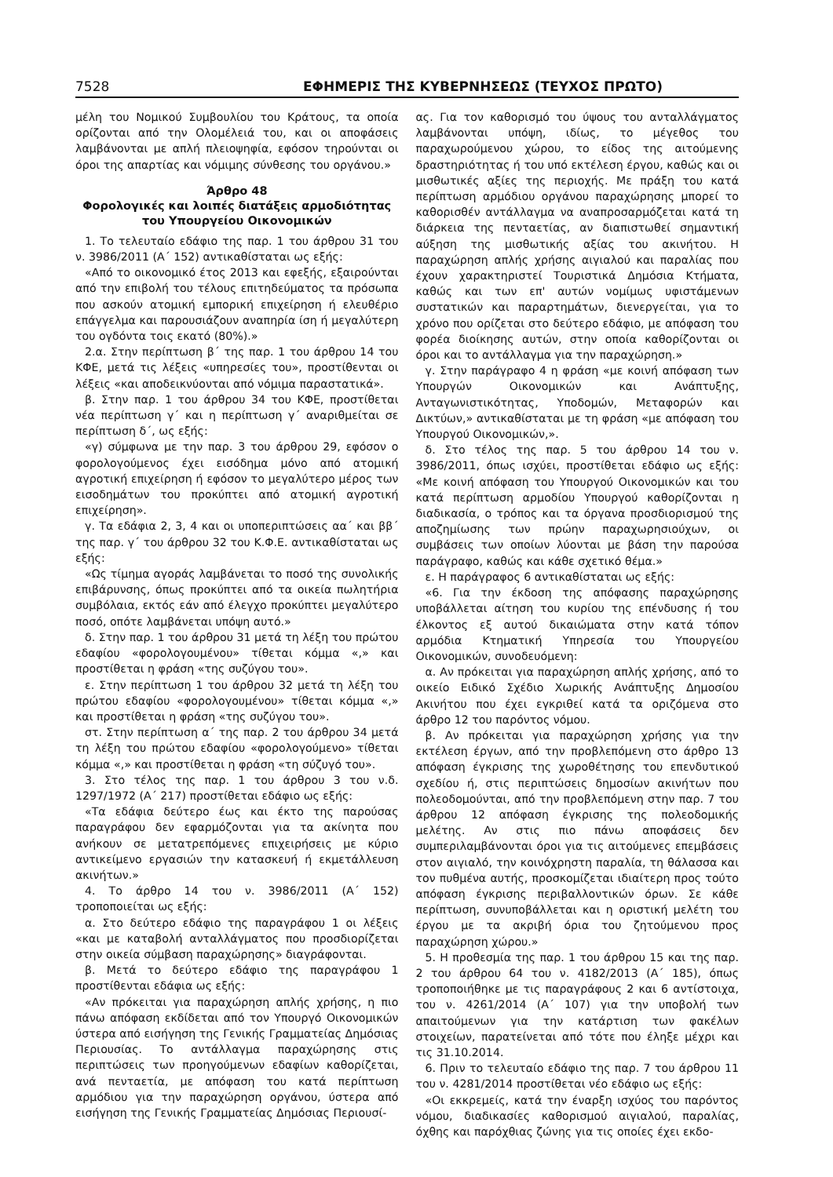7528 ΕΦΗΜΕΡΙΣ ΤΗΣ ΚΥΒΕΡΝΗΣΕΩΣ (ΤΕΥΧΟΣ ΠΡΩΤΟ)
μέλη του Νομικού Συμβουλίου του Κράτους, τα οποία ορίζονται από την Ολομέλειά του, και οι αποφάσεις λαμβάνονται με απλή πλειοψηφία, εφόσον τηρούνται οι όροι της απαρτίας και νόμιμης σύνθεσης του οργάνου.»
Άρθρο 48
Φορολογικές και λοιπές διατάξεις αρμοδιότητας του Υπουργείου Οικονομικών
1. Το τελευταίο εδάφιο της παρ. 1 του άρθρου 31 του ν. 3986/2011 (Α΄ 152) αντικαθίσταται ως εξής:
«Από το οικονομικό έτος 2013 και εφεξής, εξαιρούνται από την επιβολή του τέλους επιτηδεύματος τα πρόσωπα που ασκούν ατομική εμπορική επιχείρηση ή ελευθέριο επάγγελμα και παρουσιάζουν αναπηρία ίση ή μεγαλύτερη του ογδόντα τοις εκατό (80%).»
2.α. Στην περίπτωση β΄ της παρ. 1 του άρθρου 14 του ΚΦΕ, μετά τις λέξεις «υπηρεσίες του», προστίθενται οι λέξεις «και αποδεικνύονται από νόμιμα παραστατικά».
β. Στην παρ. 1 του άρθρου 34 του ΚΦΕ, προστίθεται νέα περίπτωση γ΄ και η περίπτωση γ΄ αναριθμείται σε περίπτωση δ΄, ως εξής:
«γ) σύμφωνα με την παρ. 3 του άρθρου 29, εφόσον ο φορολογούμενος έχει εισόδημα μόνο από ατομική αγροτική επιχείρηση ή εφόσον το μεγαλύτερο μέρος των εισοδημάτων του προκύπτει από ατομική αγροτική επιχείρηση».
γ. Τα εδάφια 2, 3, 4 και οι υποπεριπτώσεις αα΄ και ββ΄ της παρ. γ΄ του άρθρου 32 του Κ.Φ.Ε. αντικαθίσταται ως εξής:
«Ως τίμημα αγοράς λαμβάνεται το ποσό της συνολικής επιβάρυνσης, όπως προκύπτει από τα οικεία πωλητήρια συμβόλαια, εκτός εάν από έλεγχο προκύπτει μεγαλύτερο ποσό, οπότε λαμβάνεται υπόψη αυτό.»
δ. Στην παρ. 1 του άρθρου 31 μετά τη λέξη του πρώτου εδαφίου «φορολογουμένου» τίθεται κόμμα «,» και προστίθεται η φράση «της συζύγου του».
ε. Στην περίπτωση 1 του άρθρου 32 μετά τη λέξη του πρώτου εδαφίου «φορολογουμένου» τίθεται κόμμα «,» και προστίθεται η φράση «της συζύγου του».
στ. Στην περίπτωση α΄ της παρ. 2 του άρθρου 34 μετά τη λέξη του πρώτου εδαφίου «φορολογούμενο» τίθεται κόμμα «,» και προστίθεται η φράση «τη σύζυγό του».
3. Στο τέλος της παρ. 1 του άρθρου 3 του ν.δ. 1297/1972 (Α΄ 217) προστίθεται εδάφιο ως εξής:
«Τα εδάφια δεύτερο έως και έκτο της παρούσας παραγράφου δεν εφαρμόζονται για τα ακίνητα που ανήκουν σε μετατρεπόμενες επιχειρήσεις με κύριο αντικείμενο εργασιών την κατασκευή ή εκμετάλλευση ακινήτων.»
4. Το άρθρο 14 του ν. 3986/2011 (Α΄ 152) τροποποιείται ως εξής:
α. Στο δεύτερο εδάφιο της παραγράφου 1 οι λέξεις «και με καταβολή ανταλλάγματος που προσδιορίζεται στην οικεία σύμβαση παραχώρησης» διαγράφονται.
β. Μετά το δεύτερο εδάφιο της παραγράφου 1 προστίθενται εδάφια ως εξής:
«Αν πρόκειται για παραχώρηση απλής χρήσης, η πιο πάνω απόφαση εκδίδεται από τον Υπουργό Οικονομικών ύστερα από εισήγηση της Γενικής Γραμματείας Δημόσιας Περιουσίας. Το αντάλλαγμα παραχώρησης στις περιπτώσεις των προηγούμενων εδαφίων καθορίζεται, ανά πενταετία, με απόφαση του κατά περίπτωση αρμόδιου για την παραχώρηση οργάνου, ύστερα από εισήγηση της Γενικής Γραμματείας Δημόσιας Περιουσί-
ας. Για τον καθορισμό του ύψους του ανταλλάγματος λαμβάνονται υπόψη, ιδίως, το μέγεθος του παραχωρούμενου χώρου, το είδος της αιτούμενης δραστηριότητας ή του υπό εκτέλεση έργου, καθώς και οι μισθωτικές αξίες της περιοχής. Με πράξη του κατά περίπτωση αρμόδιου οργάνου παραχώρησης μπορεί το καθορισθέν αντάλλαγμα να αναπροσαρμόζεται κατά τη διάρκεια της πενταετίας, αν διαπιστωθεί σημαντική αύξηση της μισθωτικής αξίας του ακινήτου. Η παραχώρηση απλής χρήσης αιγιαλού και παραλίας που έχουν χαρακτηριστεί Τουριστικά Δημόσια Κτήματα, καθώς και των επ' αυτών νομίμως υφιστάμενων συστατικών και παραρτημάτων, διενεργείται, για το χρόνο που ορίζεται στο δεύτερο εδάφιο, με απόφαση του φορέα διοίκησης αυτών, στην οποία καθορίζονται οι όροι και το αντάλλαγμα για την παραχώρηση.»
γ. Στην παράγραφο 4 η φράση «με κοινή απόφαση των Υπουργών Οικονομικών και Ανάπτυξης, Ανταγωνιστικότητας, Υποδομών, Μεταφορών και Δικτύων,» αντικαθίσταται με τη φράση «με απόφαση του Υπουργού Οικονομικών,».
δ. Στο τέλος της παρ. 5 του άρθρου 14 του ν. 3986/2011, όπως ισχύει, προστίθεται εδάφιο ως εξής: «Με κοινή απόφαση του Υπουργού Οικονομικών και του κατά περίπτωση αρμοδίου Υπουργού καθορίζονται η διαδικασία, ο τρόπος και τα όργανα προσδιορισμού της αποζημίωσης των πρώην παραχωρησιούχων, οι συμβάσεις των οποίων λύονται με βάση την παρούσα παράγραφο, καθώς και κάθε σχετικό θέμα.»
ε. Η παράγραφος 6 αντικαθίσταται ως εξής:
«6. Για την έκδοση της απόφασης παραχώρησης υποβάλλεται αίτηση του κυρίου της επένδυσης ή του έλκοντος εξ αυτού δικαιώματα στην κατά τόπον αρμόδια Κτηματική Υπηρεσία του Υπουργείου Οικονομικών, συνοδευόμενη:
α. Αν πρόκειται για παραχώρηση απλής χρήσης, από το οικείο Ειδικό Σχέδιο Χωρικής Ανάπτυξης Δημοσίου Ακινήτου που έχει εγκριθεί κατά τα οριζόμενα στο άρθρο 12 του παρόντος νόμου.
β. Αν πρόκειται για παραχώρηση χρήσης για την εκτέλεση έργων, από την προβλεπόμενη στο άρθρο 13 απόφαση έγκρισης της χωροθέτησης του επενδυτικού σχεδίου ή, στις περιπτώσεις δημοσίων ακινήτων που πολεοδομούνται, από την προβλεπόμενη στην παρ. 7 του άρθρου 12 απόφαση έγκρισης της πολεοδομικής μελέτης. Αν στις πιο πάνω αποφάσεις δεν συμπεριλαμβάνονται όροι για τις αιτούμενες επεμβάσεις στον αιγιαλό, την κοινόχρηστη παραλία, τη θάλασσα και τον πυθμένα αυτής, προσκομίζεται ιδιαίτερη προς τούτο απόφαση έγκρισης περιβαλλοντικών όρων. Σε κάθε περίπτωση, συνυποβάλλεται και η οριστική μελέτη του έργου με τα ακριβή όρια του ζητούμενου προς παραχώρηση χώρου.»
5. Η προθεσμία της παρ. 1 του άρθρου 15 και της παρ. 2 του άρθρου 64 του ν. 4182/2013 (Α΄ 185), όπως τροποποιήθηκε με τις παραγράφους 2 και 6 αντίστοιχα, του ν. 4261/2014 (Α΄ 107) για την υποβολή των απαιτούμενων για την κατάρτιση των φακέλων στοιχείων, παρατείνεται από τότε που έληξε μέχρι και τις 31.10.2014.
6. Πριν το τελευταίο εδάφιο της παρ. 7 του άρθρου 11 του ν. 4281/2014 προστίθεται νέο εδάφιο ως εξής:
«Οι εκκρεμείς, κατά την έναρξη ισχύος του παρόντος νόμου, διαδικασίες καθορισμού αιγιαλού, παραλίας, όχθης και παρόχθιας ζώνης για τις οποίες έχει εκδο-